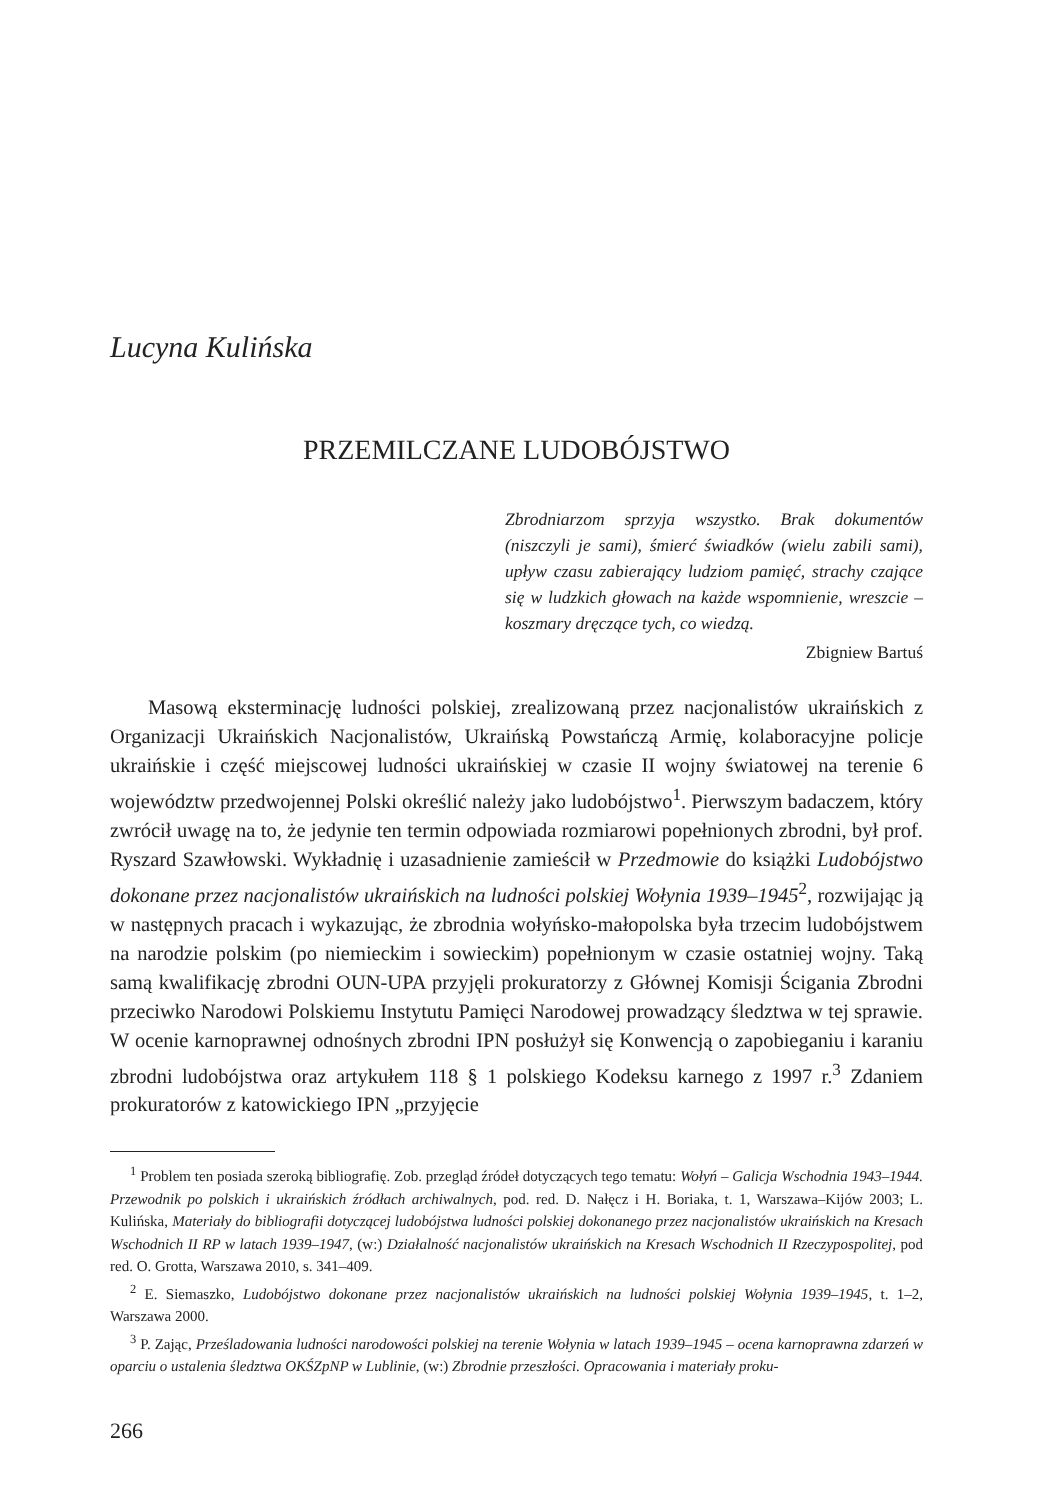Lucyna Kulińska
PRZEMILCZANE LUDOBÓJSTWO
Zbrodniarzom sprzyja wszystko. Brak dokumentów (niszczyli je sami), śmierć świadków (wielu zabili sami), upływ czasu zabierający ludziom pamięć, strachy czające się w ludzkich głowach na każde wspomnienie, wreszcie – koszmary dręczące tych, co wiedzą.
Zbigniew Bartuś
Masową eksterminację ludności polskiej, zrealizowaną przez nacjonalistów ukraińskich z Organizacji Ukraińskich Nacjonalistów, Ukraińską Powstańczą Armię, kolaboracyjne policje ukraińskie i część miejscowej ludności ukraińskiej w czasie II wojny światowej na terenie 6 województw przedwojennej Polski określić należy jako ludobójstwo<sup>1</sup>. Pierwszym badaczem, który zwrócił uwagę na to, że jedynie ten termin odpowiada rozmiarowi popełnionych zbrodni, był prof. Ryszard Szawłowski. Wykładnię i uzasadnienie zamieścił w Przedmowie do książki Ludobójstwo dokonane przez nacjonalistów ukraińskich na ludności polskiej Wołynia 1939–1945<sup>2</sup>, rozwijając ją w następnych pracach i wykazując, że zbrodnia wołyńsko-małopolska była trzecim ludobójstwem na narodzie polskim (po niemieckim i sowieckim) popełnionym w czasie ostatniej wojny. Taką samą kwalifikację zbrodni OUN-UPA przyjęli prokuratorzy z Głównej Komisji Ścigania Zbrodni przeciwko Narodowi Polskiemu Instytutu Pamięci Narodowej prowadzący śledztwa w tej sprawie. W ocenie karnoprawnej odnośnych zbrodni IPN posłużył się Konwencją o zapobieganiu i karaniu zbrodni ludobójstwa oraz artykułem 118 § 1 polskiego Kodeksu karnego z 1997 r.<sup>3</sup> Zdaniem prokuratorów z katowickiego IPN „przyjęcie
<sup>1</sup> Problem ten posiada szeroką bibliografię. Zob. przegląd źródeł dotyczących tego tematu: Wołyń – Galicja Wschodnia 1943–1944. Przewodnik po polskich i ukraińskich źródłach archiwalnych, pod. red. D. Nałęcz i H. Boriaka, t. 1, Warszawa–Kijów 2003; L. Kulińska, Materiały do bibliografii dotyczącej ludobójstwa ludności polskiej dokonanego przez nacjonalistów ukraińskich na Kresach Wschodnich II RP w latach 1939–1947, (w:) Działalność nacjonalistów ukraińskich na Kresach Wschodnich II Rzeczypospolitej, pod red. O. Grotta, Warszawa 2010, s. 341–409.
<sup>2</sup> E. Siemaszko, Ludobójstwo dokonane przez nacjonalistów ukraińskich na ludności polskiej Wołynia 1939–1945, t. 1–2, Warszawa 2000.
<sup>3</sup> P. Zając, Prześladowania ludności narodowości polskiej na terenie Wołynia w latach 1939–1945 – ocena karnoprawna zdarzeń w oparciu o ustalenia śledztwa OKŚZpNP w Lublinie, (w:) Zbrodnie przeszłości. Opracowania i materiały proku-
266